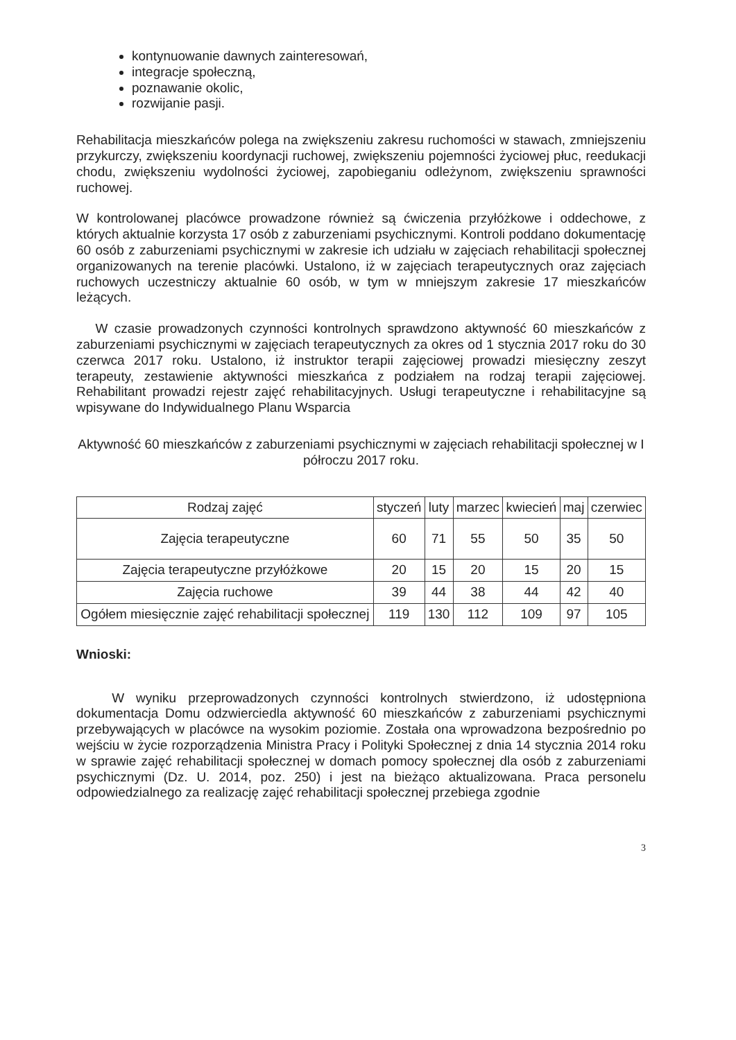kontynuowanie dawnych zainteresowań,
integracje społeczną,
poznawanie okolic,
rozwijanie pasji.
Rehabilitacja mieszkańców polega na zwiększeniu zakresu ruchomości w stawach, zmniejszeniu przykurczy, zwiększeniu koordynacji ruchowej, zwiększeniu pojemności życiowej płuc, reedukacji chodu, zwiększeniu wydolności życiowej, zapobieganiu odleżynom, zwiększeniu sprawności ruchowej.
W kontrolowanej placówce prowadzone również są ćwiczenia przyłóżkowe i oddechowe, z których aktualnie korzysta 17 osób z zaburzeniami psychicznymi. Kontroli poddano dokumentację 60 osób z zaburzeniami psychicznymi w zakresie ich udziału w zajęciach rehabilitacji społecznej organizowanych na terenie placówki. Ustalono, iż w zajęciach terapeutycznych oraz zajęciach ruchowych uczestniczy aktualnie 60 osób, w tym w mniejszym zakresie 17 mieszkańców leżących.
W czasie prowadzonych czynności kontrolnych sprawdzono aktywność 60 mieszkańców z zaburzeniami psychicznymi w zajęciach terapeutycznych za okres od 1 stycznia 2017 roku do 30 czerwca 2017 roku. Ustalono, iż instruktor terapii zajęciowej prowadzi miesięczny zeszyt terapeuty, zestawienie aktywności mieszkańca z podziałem na rodzaj terapii zajęciowej. Rehabilitant prowadzi rejestr zajęć rehabilitacyjnych. Usługi terapeutyczne i rehabilitacyjne są wpisywane do Indywidualnego Planu Wsparcia
Aktywność 60 mieszkańców z zaburzeniami psychicznymi w zajęciach rehabilitacji społecznej w I półroczu 2017 roku.
| Rodzaj zajęć | styczeń | luty | marzec | kwiecień | maj | czerwiec |
| --- | --- | --- | --- | --- | --- | --- |
| Zajęcia terapeutyczne | 60 | 71 | 55 | 50 | 35 | 50 |
| Zajęcia terapeutyczne przyłóżkowe | 20 | 15 | 20 | 15 | 20 | 15 |
| Zajęcia ruchowe | 39 | 44 | 38 | 44 | 42 | 40 |
| Ogółem miesięcznie zajęć rehabilitacji społecznej | 119 | 130 | 112 | 109 | 97 | 105 |
Wnioski:
W wyniku przeprowadzonych czynności kontrolnych stwierdzono, iż udostępniona dokumentacja Domu odzwierciedla aktywność 60 mieszkańców z zaburzeniami psychicznymi przebywających w placówce na wysokim poziomie. Została ona wprowadzona bezpośrednio po wejściu w życie rozporządzenia Ministra Pracy i Polityki Społecznej z dnia 14 stycznia 2014 roku w sprawie zajęć rehabilitacji społecznej w domach pomocy społecznej dla osób z zaburzeniami psychicznymi (Dz. U. 2014, poz. 250) i jest na bieżąco aktualizowana. Praca personelu odpowiedzialnego za realizację zajęć rehabilitacji społecznej przebiega zgodnie
3